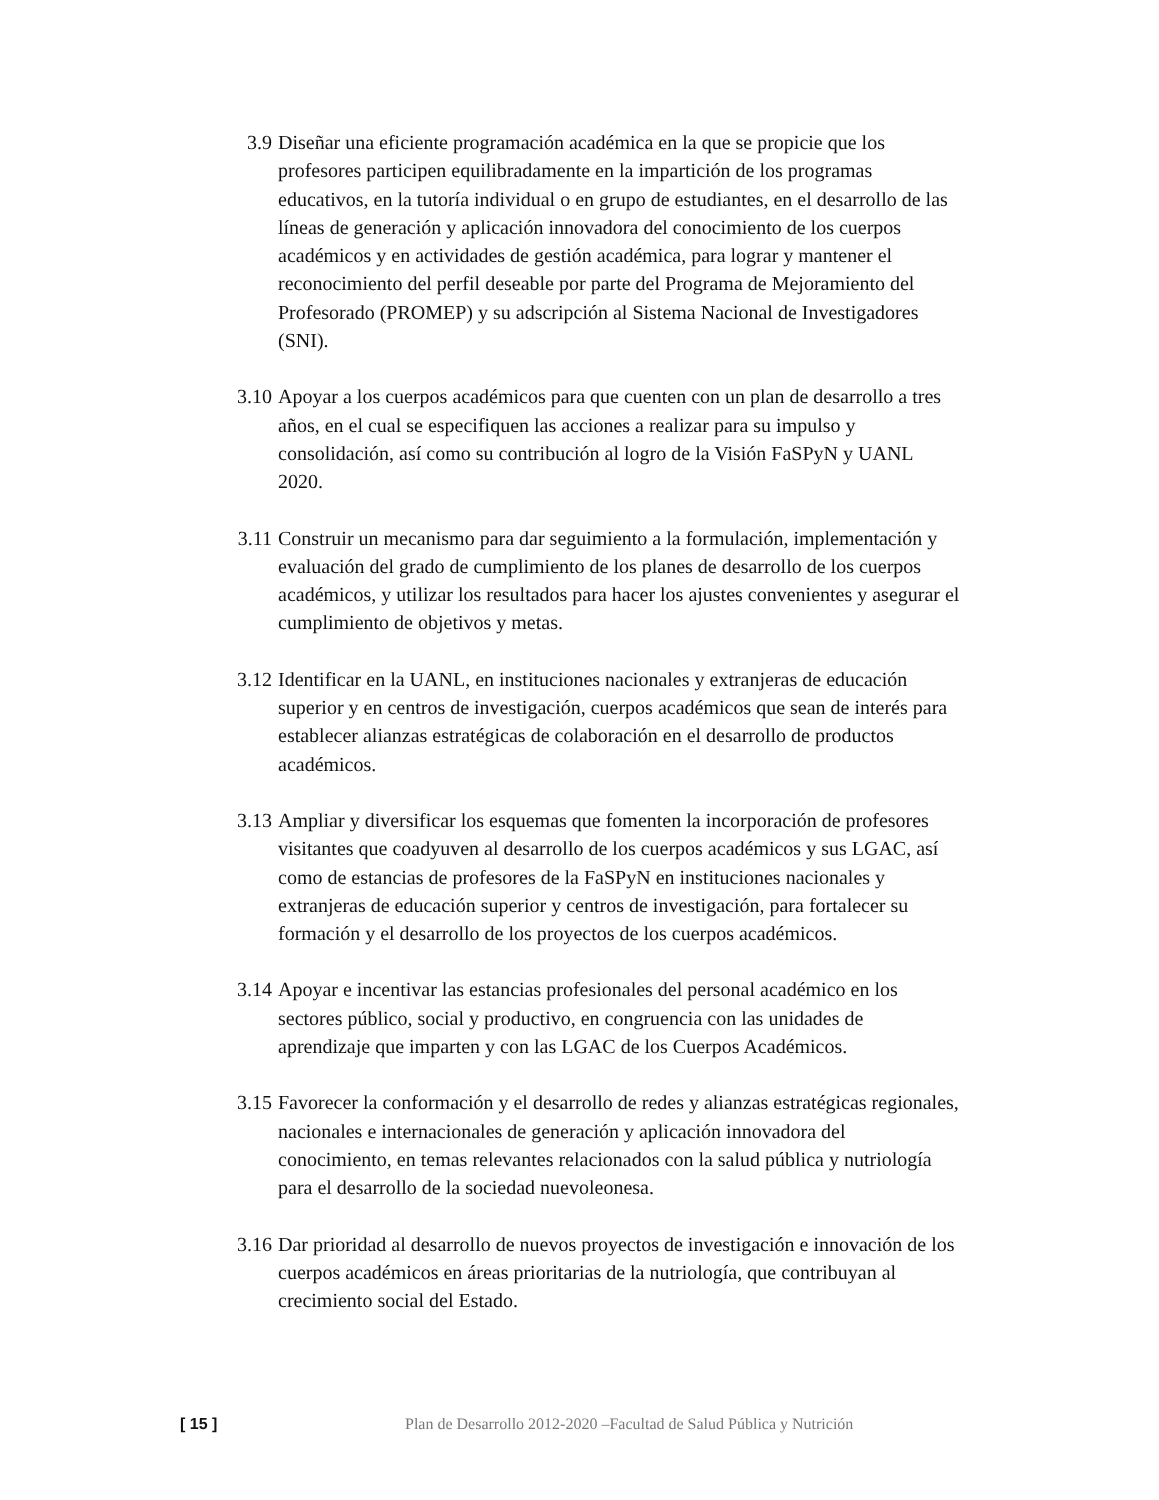3.9 Diseñar una eficiente programación académica en la que se propicie que los profesores participen equilibradamente en la impartición de los programas educativos, en la tutoría individual o en grupo de estudiantes, en el desarrollo de las líneas de generación y aplicación innovadora del conocimiento de los cuerpos académicos y en actividades de gestión académica, para lograr y mantener el reconocimiento del perfil deseable por parte del Programa de Mejoramiento del Profesorado (PROMEP) y su adscripción al Sistema Nacional de Investigadores (SNI).
3.10 Apoyar a los cuerpos académicos para que cuenten con un plan de desarrollo a tres años, en el cual se especifiquen las acciones a realizar para su impulso y consolidación, así como su contribución al logro de la Visión FaSPyN y UANL 2020.
3.11 Construir un mecanismo para dar seguimiento a la formulación, implementación y evaluación del grado de cumplimiento de los planes de desarrollo de los cuerpos académicos, y utilizar los resultados para hacer los ajustes convenientes y asegurar el cumplimiento de objetivos y metas.
3.12 Identificar en la UANL, en instituciones nacionales y extranjeras de educación superior y en centros de investigación, cuerpos académicos que sean de interés para establecer alianzas estratégicas de colaboración en el desarrollo de productos académicos.
3.13 Ampliar y diversificar los esquemas que fomenten la incorporación de profesores visitantes que coadyuven al desarrollo de los cuerpos académicos y sus LGAC, así como de estancias de profesores de la FaSPyN en instituciones nacionales y extranjeras de educación superior y centros de investigación, para fortalecer su formación y el desarrollo de los proyectos de los cuerpos académicos.
3.14 Apoyar e incentivar las estancias profesionales del personal académico en los sectores público, social y productivo, en congruencia con las unidades de aprendizaje que imparten y con las LGAC de los Cuerpos Académicos.
3.15 Favorecer la conformación y el desarrollo de redes y alianzas estratégicas regionales, nacionales e internacionales de generación y aplicación innovadora del conocimiento, en temas relevantes relacionados con la salud pública y nutriología para el desarrollo de la sociedad nuevoleonesa.
3.16 Dar prioridad al desarrollo de nuevos proyectos de investigación e innovación de los cuerpos académicos en áreas prioritarias de la nutriología, que contribuyan al crecimiento social del Estado.
[ 15 ] Plan de Desarrollo 2012-2020 –Facultad de Salud Pública y Nutrición